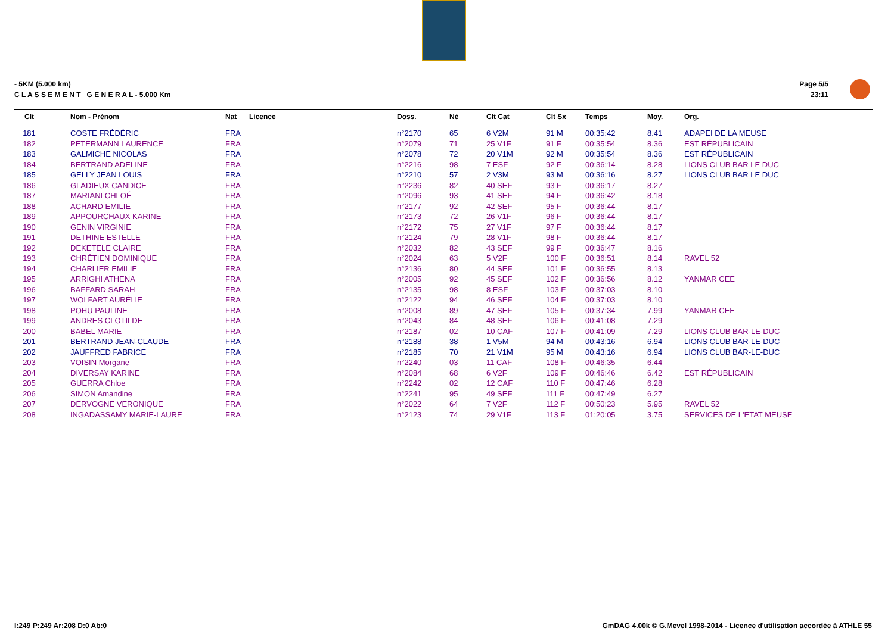- 5KM (5.000 km)
C L A S S E M E N T G E N E R A L - 5.000 Km
Page 5/5
23:11
| Clt | Nom - Prénom | Nat | Licence | Doss. | Né | Clt Cat | Clt Sx | Temps | Moy. | Org. |
| --- | --- | --- | --- | --- | --- | --- | --- | --- | --- | --- |
| 181 | COSTE FRÉDÉRIC | FRA | | n°2170 | 65 | 6 V2M | 91 M | 00:35:42 | 8.41 | ADAPEI DE LA MEUSE |
| 182 | PETERMANN LAURENCE | FRA | | n°2079 | 71 | 25 V1F | 91 F | 00:35:54 | 8.36 | EST RÉPUBLICAIN |
| 183 | GALMICHE NICOLAS | FRA | | n°2078 | 72 | 20 V1M | 92 M | 00:35:54 | 8.36 | EST RÉPUBLICAIN |
| 184 | BERTRAND ADELINE | FRA | | n°2216 | 98 | 7 ESF | 92 F | 00:36:14 | 8.28 | LIONS CLUB BAR LE DUC |
| 185 | GELLY JEAN LOUIS | FRA | | n°2210 | 57 | 2 V3M | 93 M | 00:36:16 | 8.27 | LIONS CLUB BAR LE DUC |
| 186 | GLADIEUX CANDICE | FRA | | n°2236 | 82 | 40 SEF | 93 F | 00:36:17 | 8.27 | |
| 187 | MARIANI CHLOÉ | FRA | | n°2096 | 93 | 41 SEF | 94 F | 00:36:42 | 8.18 | |
| 188 | ACHARD EMILIE | FRA | | n°2177 | 92 | 42 SEF | 95 F | 00:36:44 | 8.17 | |
| 189 | APPOURCHAUX KARINE | FRA | | n°2173 | 72 | 26 V1F | 96 F | 00:36:44 | 8.17 | |
| 190 | GENIN VIRGINIE | FRA | | n°2172 | 75 | 27 V1F | 97 F | 00:36:44 | 8.17 | |
| 191 | DETHINE ESTELLE | FRA | | n°2124 | 79 | 28 V1F | 98 F | 00:36:44 | 8.17 | |
| 192 | DEKETELE CLAIRE | FRA | | n°2032 | 82 | 43 SEF | 99 F | 00:36:47 | 8.16 | |
| 193 | CHRÉTIEN DOMINIQUE | FRA | | n°2024 | 63 | 5 V2F | 100 F | 00:36:51 | 8.14 | RAVEL 52 |
| 194 | CHARLIER EMILIE | FRA | | n°2136 | 80 | 44 SEF | 101 F | 00:36:55 | 8.13 | |
| 195 | ARRIGHI ATHENA | FRA | | n°2005 | 92 | 45 SEF | 102 F | 00:36:56 | 8.12 | YANMAR CEE |
| 196 | BAFFARD SARAH | FRA | | n°2135 | 98 | 8 ESF | 103 F | 00:37:03 | 8.10 | |
| 197 | WOLFART AURÉLIE | FRA | | n°2122 | 94 | 46 SEF | 104 F | 00:37:03 | 8.10 | |
| 198 | POHU PAULINE | FRA | | n°2008 | 89 | 47 SEF | 105 F | 00:37:34 | 7.99 | YANMAR CEE |
| 199 | ANDRES CLOTILDE | FRA | | n°2043 | 84 | 48 SEF | 106 F | 00:41:08 | 7.29 | |
| 200 | BABEL MARIE | FRA | | n°2187 | 02 | 10 CAF | 107 F | 00:41:09 | 7.29 | LIONS CLUB BAR-LE-DUC |
| 201 | BERTRAND JEAN-CLAUDE | FRA | | n°2188 | 38 | 1 V5M | 94 M | 00:43:16 | 6.94 | LIONS CLUB BAR-LE-DUC |
| 202 | JAUFFRED FABRICE | FRA | | n°2185 | 70 | 21 V1M | 95 M | 00:43:16 | 6.94 | LIONS CLUB BAR-LE-DUC |
| 203 | VOISIN Morgane | FRA | | n°2240 | 03 | 11 CAF | 108 F | 00:46:35 | 6.44 | |
| 204 | DIVERSAY KARINE | FRA | | n°2084 | 68 | 6 V2F | 109 F | 00:46:46 | 6.42 | EST RÉPUBLICAIN |
| 205 | GUERRA Chloe | FRA | | n°2242 | 02 | 12 CAF | 110 F | 00:47:46 | 6.28 | |
| 206 | SIMON Amandine | FRA | | n°2241 | 95 | 49 SEF | 111 F | 00:47:49 | 6.27 | |
| 207 | DERVOGNE VERONIQUE | FRA | | n°2022 | 64 | 7 V2F | 112 F | 00:50:23 | 5.95 | RAVEL 52 |
| 208 | INGADASSAMY MARIE-LAURE | FRA | | n°2123 | 74 | 29 V1F | 113 F | 01:20:05 | 3.75 | SERVICES DE L'ETAT MEUSE |
I:249 P:249 Ar:208 D:0 Ab:0
GmDAG 4.00k © G.Mevel 1998-2014 - Licence d'utilisation accordée à ATHLE 55